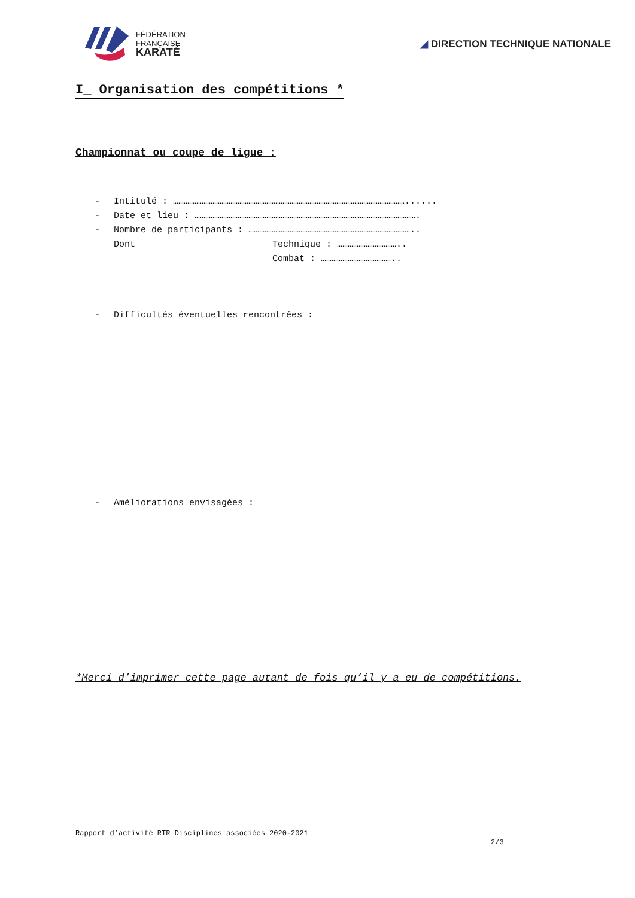FÉDÉRATION
FRANÇAISE
KARATÉ
◢ DIRECTION TECHNIQUE NATIONALE
I_ Organisation des compétitions *
Championnat ou coupe de ligue :
- Intitulé : …………………………………………………………………………………………………………………......
- Date et lieu : …………………………………………………………………………………………………………….
- Nombre de participants : ………………………………………………………………………………..
Dont Technique : ……………………………..
Combat : …………………………………..
- Difficultés éventuelles rencontrées :
- Améliorations envisagées :
*Merci d’imprimer cette page autant de fois qu’il y a eu de compétitions.
Rapport d’activité RTR Disciplines associées 2020-2021
2/3